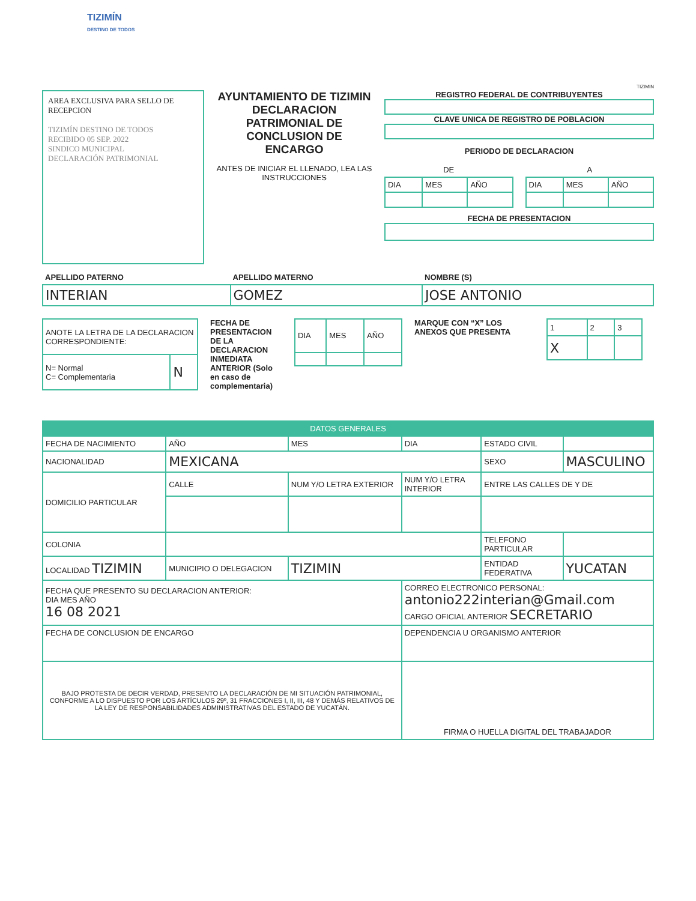TIZIMÍN
DESTINO DE TODOS
TIZIMIN
AREA EXCLUSIVA PARA SELLO DE RECEPCION
TIZIMÍN DESTINO DE TODOS
RECIBIDO 05 SEP. 2022
SINDICO MUNICIPAL
DECLARACIÓN PATRIMONIAL
AYUNTAMIENTO DE TIZIMIN DECLARACION PATRIMONIAL DE CONCLUSION DE ENCARGO
ANTES DE INICIAR EL LLENADO, LEA LAS INSTRUCCIONES
REGISTRO FEDERAL DE CONTRIBUYENTES
CLAVE UNICA DE REGISTRO DE POBLACION
PERIODO DE DECLARACION
| DE | | |
| DIA | MES | AÑO |
| A | | |
| DIA | MES | AÑO |
FECHA DE PRESENTACION
| APELLIDO PATERNO | APELLIDO MATERNO | NOMBRE (S) |
| --- | --- | --- |
| INTERIAN | GOMEZ | JOSE ANTONIO |
| ANOTE LA LETRA DE LA DECLARACION CORRESPONDIENTE: | |
| N= Normal C= Complementaria | N |
FECHA DE PRESENTACION DE LA DECLARACION INMEDIATA ANTERIOR (Solo en caso de complementaria)
| DIA | MES | AÑO |
MARQUE CON “X” LOS ANEXOS QUE PRESENTA
| 1 | 2 | 3 |
| X | | |
| DATOS GENERALES | | | | | |
| FECHA DE NACIMIENTO | AÑO | MES | DIA | ESTADO CIVIL | |
| NACIONALIDAD | MEXICANA | | | SEXO | MASCULINO |
| DOMICILIO PARTICULAR | CALLE | NUM Y/O LETRA EXTERIOR | NUM Y/O LETRA INTERIOR | ENTRE LAS CALLES DE Y DE | |
| COLONIA | | | | TELEFONO PARTICULAR | |
| LOCALIDAD TIZIMIN | MUNICIPIO O DELEGACION | TIZIMIN | | ENTIDAD FEDERATIVA | YUCATAN |
| FECHA QUE PRESENTO SU DECLARACION ANTERIOR: DIA MES AÑO 16 08 2021 | | | CORREO ELECTRONICO PERSONAL: antonio222interian@Gmail.com CARGO OFICIAL ANTERIOR SECRETARIO | | |
| FECHA DE CONCLUSION DE ENCARGO | | | DEPENDENCIA U ORGANISMO ANTERIOR | | |
| BAJO PROTESTA DE DECIR VERDAD, PRESENTO LA DECLARACIÓN DE MI SITUACIÓN PATRIMONIAL, CONFORME A LO DISPUESTO POR LOS ARTÍCULOS 29º, 31 FRACCIONES I, II, III, 48 Y DEMÁS RELATIVOS DE LA LEY DE RESPONSABILIDADES ADMINISTRATIVAS DEL ESTADO DE YUCATÁN. | | | FIRMA O HUELLA DIGITAL DEL TRABAJADOR | | |